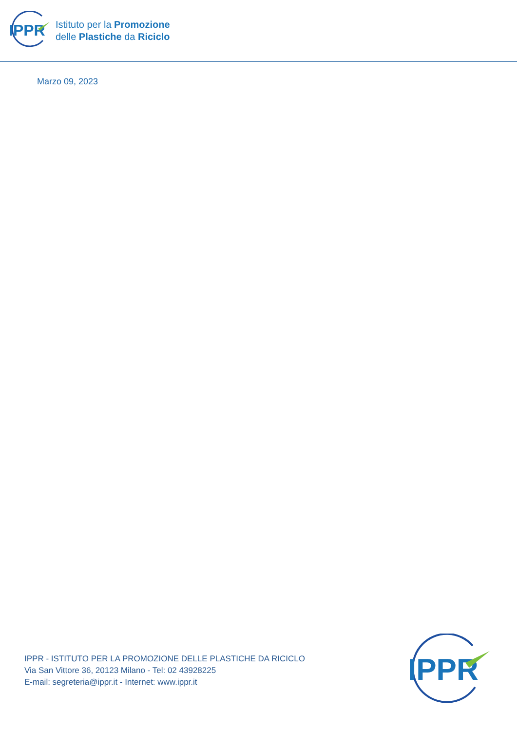IPPR
Istituto per la Promozione
delle Plastiche da Riciclo
Marzo 09, 2023
IPPR - ISTITUTO PER LA PROMOZIONE DELLE PLASTICHE DA RICICLO
Via San Vittore 36, 20123 Milano - Tel: 02 43928225
E-mail: segreteria@ippr.it - Internet: www.ippr.it
IPPR